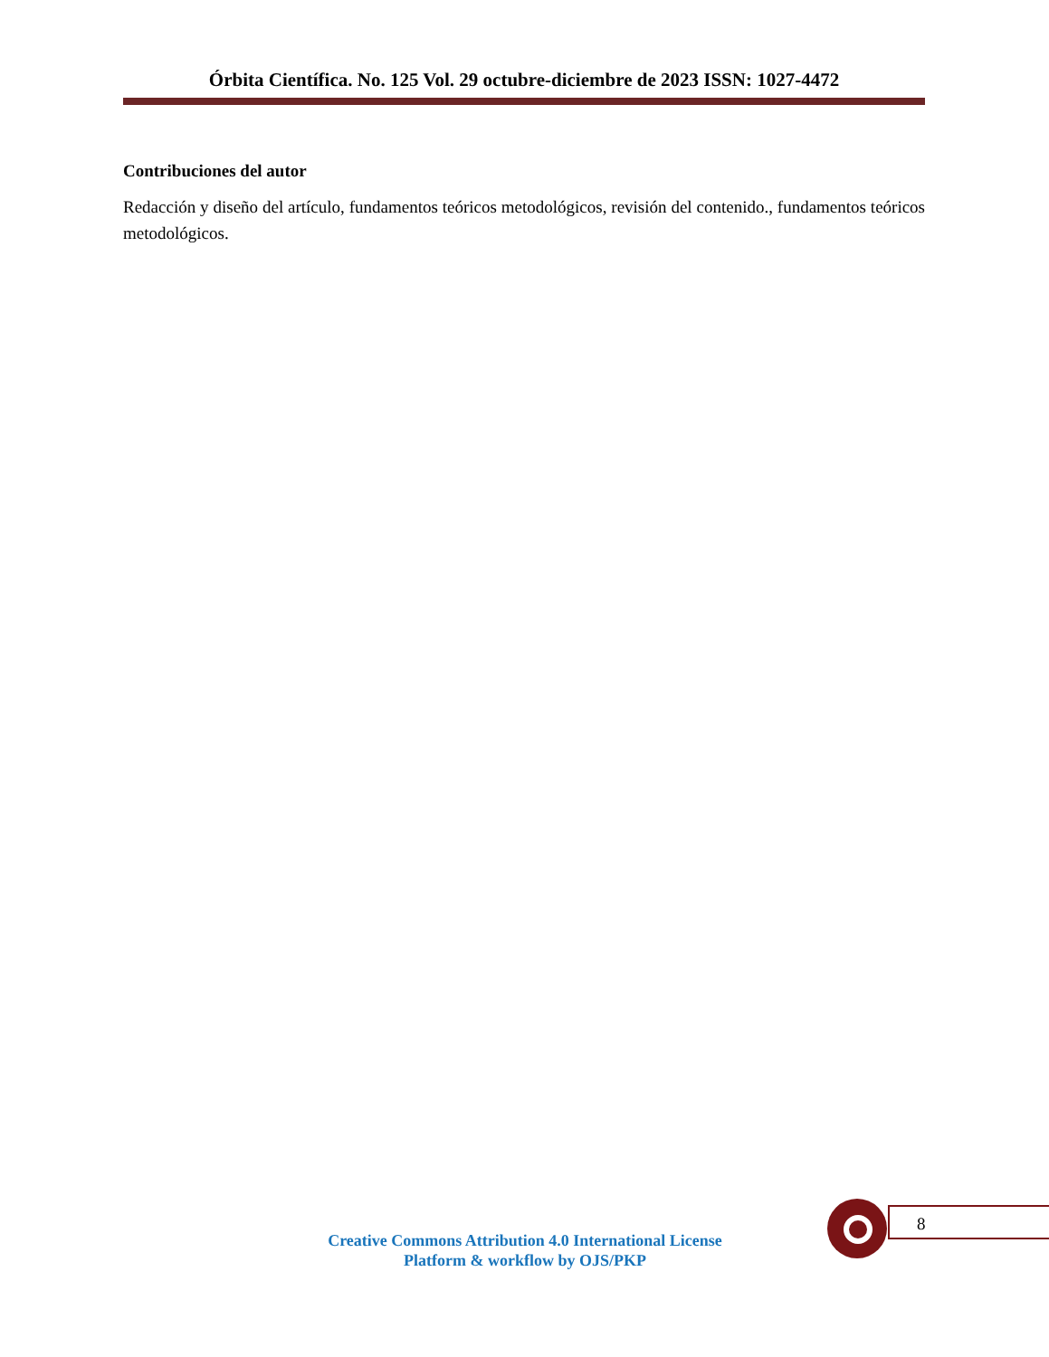Órbita Científica. No. 125 Vol. 29 octubre-diciembre de 2023 ISSN: 1027-4472
Contribuciones del autor
Redacción y diseño del artículo, fundamentos teóricos metodológicos, revisión del contenido., fundamentos teóricos metodológicos.
8
Creative Commons Attribution 4.0 International License
Platform & workflow by OJS/PKP